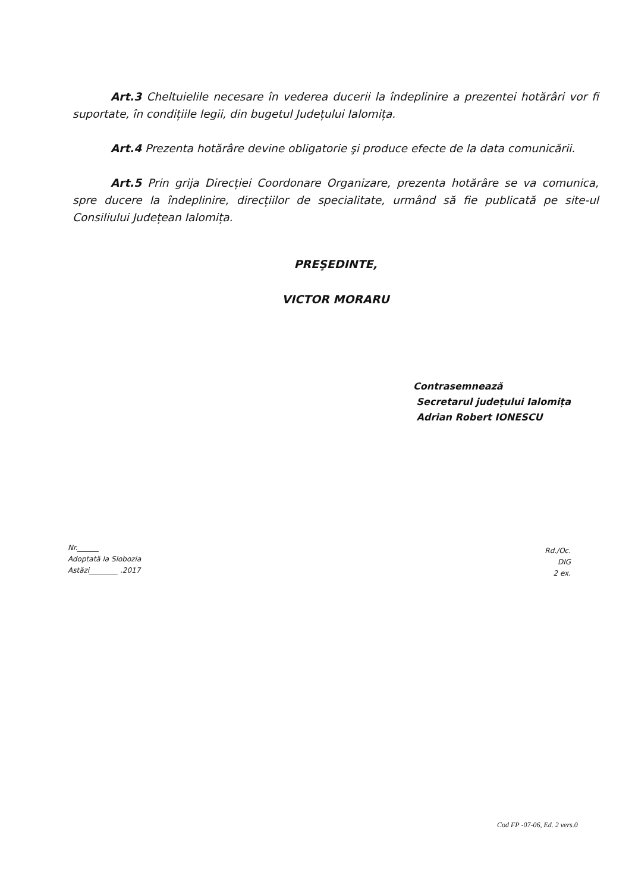Art.3 Cheltuielile necesare în vederea ducerii la îndeplinire a prezentei hotărâri vor fi suportate, în condițiile legii, din bugetul Județului Ialomița.
Art.4 Prezenta hotărâre devine obligatorie şi produce efecte de la data comunicării.
Art.5 Prin grija Direcției Coordonare Organizare, prezenta hotărâre se va comunica, spre ducere la îndeplinire, direcțiilor de specialitate, urmând să fie publicată pe site-ul Consiliului Județean Ialomița.
PREŞEDINTE,
VICTOR MORARU
Contrasemnează
Secretarul județului Ialomița
Adrian Robert IONESCU
Nr.______
Adoptată la Slobozia
Astăzi________ .2017
Rd./Oc.
DIG
2 ex.
Cod FP -07-06, Ed. 2 vers.0